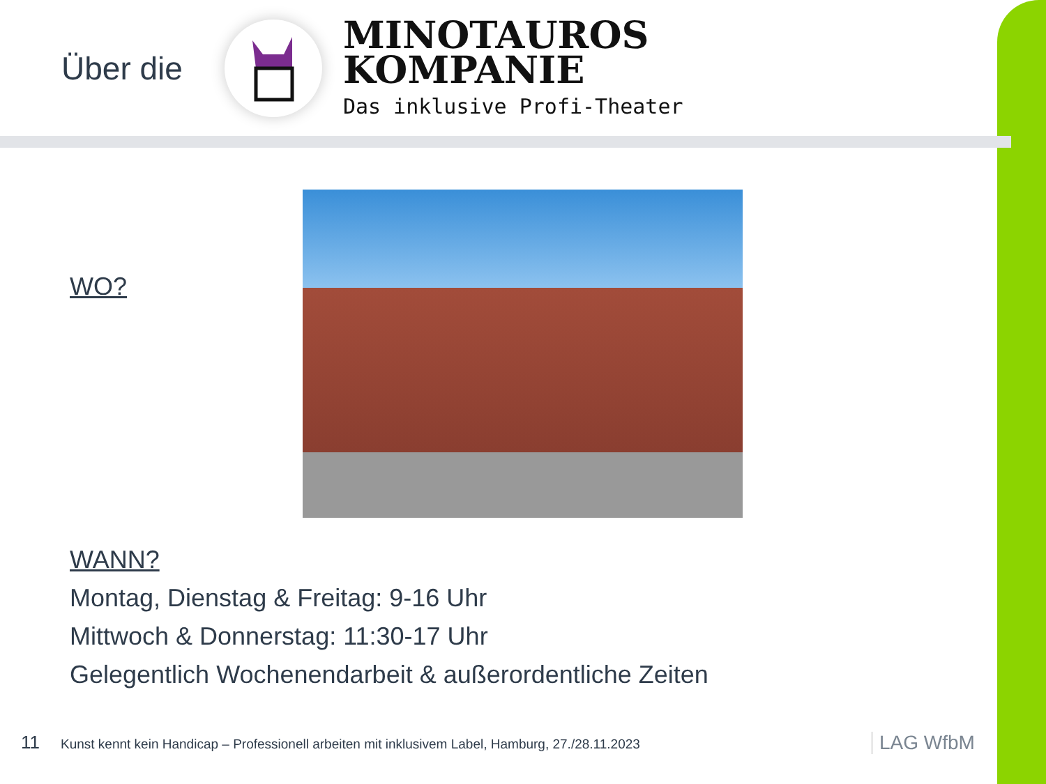Über die
MINOTAUROS
KOMPANIE
Das inklusive Profi-Theater
WO?
WANN?
Montag, Dienstag & Freitag: 9-16 Uhr
Mittwoch & Donnerstag: 11:30-17 Uhr
Gelegentlich Wochenendarbeit & außerordentliche Zeiten
11 Kunst kennt kein Handicap – Professionell arbeiten mit inklusivem Label, Hamburg, 27./28.11.2023
LAG WfbM